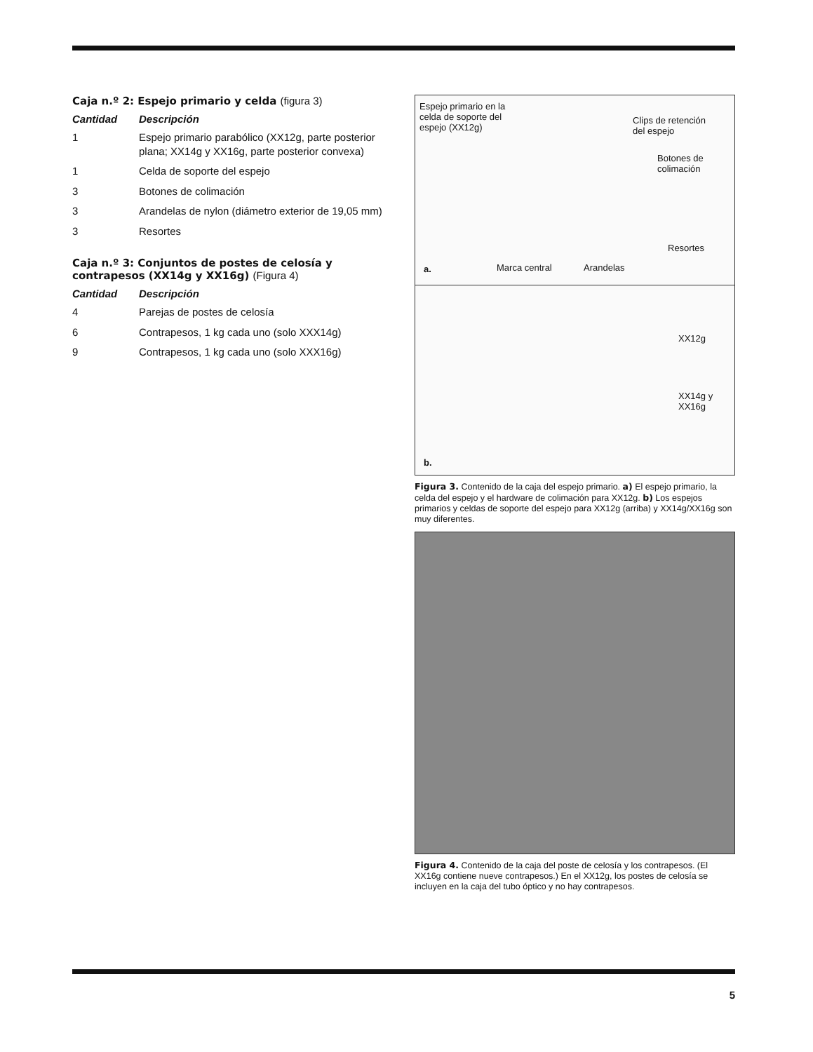Caja n.º 2: Espejo primario y celda (figura 3)
| Cantidad | Descripción |
| --- | --- |
| 1 | Espejo primario parabólico (XX12g, parte posterior plana; XX14g y XX16g, parte posterior convexa) |
| 1 | Celda de soporte del espejo |
| 3 | Botones de colimación |
| 3 | Arandelas de nylon (diámetro exterior de 19,05 mm) |
| 3 | Resortes |
Caja n.º 3: Conjuntos de postes de celosía y contrapesos (XX14g y XX16g) (Figura 4)
| Cantidad | Descripción |
| --- | --- |
| 4 | Parejas de postes de celosía |
| 6 | Contrapesos, 1 kg cada uno (solo XXX14g) |
| 9 | Contrapesos, 1 kg cada uno (solo XXX16g) |
Espejo primario en la
celda de soporte del
espejo (XX12g)
Clips de retención
del espejo
Botones de
colimación
Resortes
a. Marca central Arandelas
XX12g
XX14g y
XX16g
b.
Figura 3. Contenido de la caja del espejo primario. a) El espejo primario, la celda del espejo y el hardware de colimación para XX12g. b) Los espejos primarios y celdas de soporte del espejo para XX12g (arriba) y XX14g/XX16g son muy diferentes.
Figura 4. Contenido de la caja del poste de celosía y los contrapesos. (El XX16g contiene nueve contrapesos.) En el XX12g, los postes de celosía se incluyen en la caja del tubo óptico y no hay contrapesos.
5